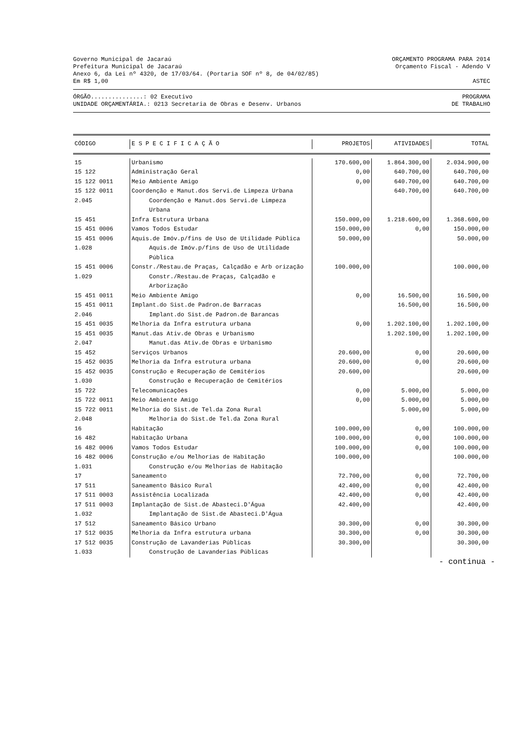Governo Municipal de Jacaraú ORÇAMENTO PROGRAMA PARA 2014
Prefeitura Municipal de Jacaraú Orçamento Fiscal - Adendo V
Anexo 6, da Lei nº 4320, de 17/03/64. (Portaria SOF nº 8, de 04/02/85)
Em R$ 1,00 ASTEC
ÓRGÃO...............: 02 Executivo PROGRAMA
UNIDADE ORÇAMENTÁRIA.: 0213 Secretaria de Obras e Desenv. Urbanos DE TRABALHO
| CÓDIGO | E S P E C I F I C A Ç Ã O | PROJETOS | ATIVIDADES | TOTAL |
| --- | --- | --- | --- | --- |
| 15 | Urbanismo | 170.600,00 | 1.864.300,00 | 2.034.900,00 |
| 15 122 | Administração Geral | 0,00 | 640.700,00 | 640.700,00 |
| 15 122 0011 | Meio Ambiente Amigo | 0,00 | 640.700,00 | 640.700,00 |
| 15 122 0011 2.045 | Coordenção e Manut.dos Servi.de Limpeza Urbana Coordenção e Manut.dos Servi.de Limpeza Urbana | | 640.700,00 | 640.700,00 |
| 15 451 | Infra Estrutura Urbana | 150.000,00 | 1.218.600,00 | 1.368.600,00 |
| 15 451 0006 | Vamos Todos Estudar | 150.000,00 | 0,00 | 150.000,00 |
| 15 451 0006 1.028 | Aquis.de Imóv.p/fins de Uso de Utilidade Pública Aquis.de Imóv.p/fins de Uso de Utilidade Pública | 50.000,00 | | 50.000,00 |
| 15 451 0006 1.029 | Constr./Restau.de Praças, Calçadão e Arb orização Constr./Restau.de Praças, Calçadão e Arborização | 100.000,00 | | 100.000,00 |
| 15 451 0011 | Meio Ambiente Amigo | 0,00 | 16.500,00 | 16.500,00 |
| 15 451 0011 2.046 | Implant.do Sist.de Padron.de Barracas Implant.do Sist.de Padron.de Barancas | | 16.500,00 | 16.500,00 |
| 15 451 0035 | Melhoria da Infra estrutura urbana | 0,00 | 1.202.100,00 | 1.202.100,00 |
| 15 451 0035 2.047 | Manut.das Ativ.de Obras e Urbanismo Manut.das Ativ.de Obras e Urbanismo | | 1.202.100,00 | 1.202.100,00 |
| 15 452 | Serviços Urbanos | 20.600,00 | 0,00 | 20.600,00 |
| 15 452 0035 | Melhoria da Infra estrutura urbana | 20.600,00 | 0,00 | 20.600,00 |
| 15 452 0035 1.030 | Construção e Recuperação de Cemitérios Construção e Recuperação de Cemitérios | 20.600,00 | | 20.600,00 |
| 15 722 | Telecomunicações | 0,00 | 5.000,00 | 5.000,00 |
| 15 722 0011 | Meio Ambiente Amigo | 0,00 | 5.000,00 | 5.000,00 |
| 15 722 0011 2.048 | Melhoria do Sist.de Tel.da Zona Rural Melhoria do Sist.de Tel.da Zona Rural | | 5.000,00 | 5.000,00 |
| 16 | Habitação | 100.000,00 | 0,00 | 100.000,00 |
| 16 482 | Habitação Urbana | 100.000,00 | 0,00 | 100.000,00 |
| 16 482 0006 | Vamos Todos Estudar | 100.000,00 | 0,00 | 100.000,00 |
| 16 482 0006 1.031 | Construção e/ou Melhorias de Habitação Construção e/ou Melhorias de Habitação | 100.000,00 | | 100.000,00 |
| 17 | Saneamento | 72.700,00 | 0,00 | 72.700,00 |
| 17 511 | Saneamento Básico Rural | 42.400,00 | 0,00 | 42.400,00 |
| 17 511 0003 | Assistência Localizada | 42.400,00 | 0,00 | 42.400,00 |
| 17 511 0003 1.032 | Implantação de Sist.de Abasteci.D'Água Implantação de Sist.de Abasteci.D'Água | 42.400,00 | | 42.400,00 |
| 17 512 | Saneamento Básico Urbano | 30.300,00 | 0,00 | 30.300,00 |
| 17 512 0035 | Melhoria da Infra estrutura urbana | 30.300,00 | 0,00 | 30.300,00 |
| 17 512 0035 1.033 | Construção de Lavanderias Públicas Construção de Lavanderias Públicas | 30.300,00 | | 30.300,00 |
- continua -